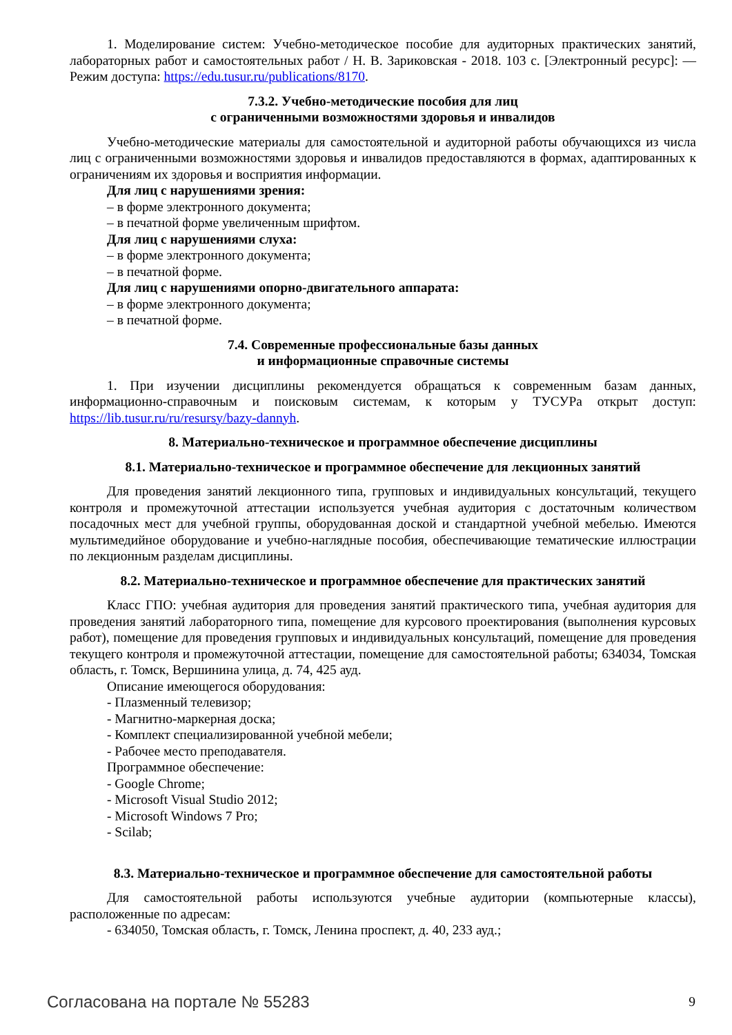1. Моделирование систем: Учебно-методическое пособие для аудиторных практических занятий, лабораторных работ и самостоятельных работ / Н. В. Зариковская - 2018. 103 с. [Электронный ресурс]: — Режим доступа: https://edu.tusur.ru/publications/8170.
7.3.2. Учебно-методические пособия для лиц
с ограниченными возможностями здоровья и инвалидов
Учебно-методические материалы для самостоятельной и аудиторной работы обучающихся из числа лиц с ограниченными возможностями здоровья и инвалидов предоставляются в формах, адаптированных к ограничениям их здоровья и восприятия информации.
Для лиц с нарушениями зрения:
– в форме электронного документа;
– в печатной форме увеличенным шрифтом.
Для лиц с нарушениями слуха:
– в форме электронного документа;
– в печатной форме.
Для лиц с нарушениями опорно-двигательного аппарата:
– в форме электронного документа;
– в печатной форме.
7.4. Современные профессиональные базы данных
и информационные справочные системы
1. При изучении дисциплины рекомендуется обращаться к современным базам данных, информационно-справочным и поисковым системам, к которым у ТУСУРа открыт доступ: https://lib.tusur.ru/ru/resursy/bazy-dannyh.
8. Материально-техническое и программное обеспечение дисциплины
8.1. Материально-техническое и программное обеспечение для лекционных занятий
Для проведения занятий лекционного типа, групповых и индивидуальных консультаций, текущего контроля и промежуточной аттестации используется учебная аудитория с достаточным количеством посадочных мест для учебной группы, оборудованная доской и стандартной учебной мебелью. Имеются мультимедийное оборудование и учебно-наглядные пособия, обеспечивающие тематические иллюстрации по лекционным разделам дисциплины.
8.2. Материально-техническое и программное обеспечение для практических занятий
Класс ГПО: учебная аудитория для проведения занятий практического типа, учебная аудитория для проведения занятий лабораторного типа, помещение для курсового проектирования (выполнения курсовых работ), помещение для проведения групповых и индивидуальных консультаций, помещение для проведения текущего контроля и промежуточной аттестации, помещение для самостоятельной работы; 634034, Томская область, г. Томск, Вершинина улица, д. 74, 425 ауд.
Описание имеющегося оборудования:
- Плазменный телевизор;
- Магнитно-маркерная доска;
- Комплект специализированной учебной мебели;
- Рабочее место преподавателя.
Программное обеспечение:
- Google Chrome;
- Microsoft Visual Studio 2012;
- Microsoft Windows 7 Pro;
- Scilab;
8.3. Материально-техническое и программное обеспечение для самостоятельной работы
Для самостоятельной работы используются учебные аудитории (компьютерные классы), расположенные по адресам:
- 634050, Томская область, г. Томск, Ленина проспект, д. 40, 233 ауд.;
Согласована на портале № 55283 9